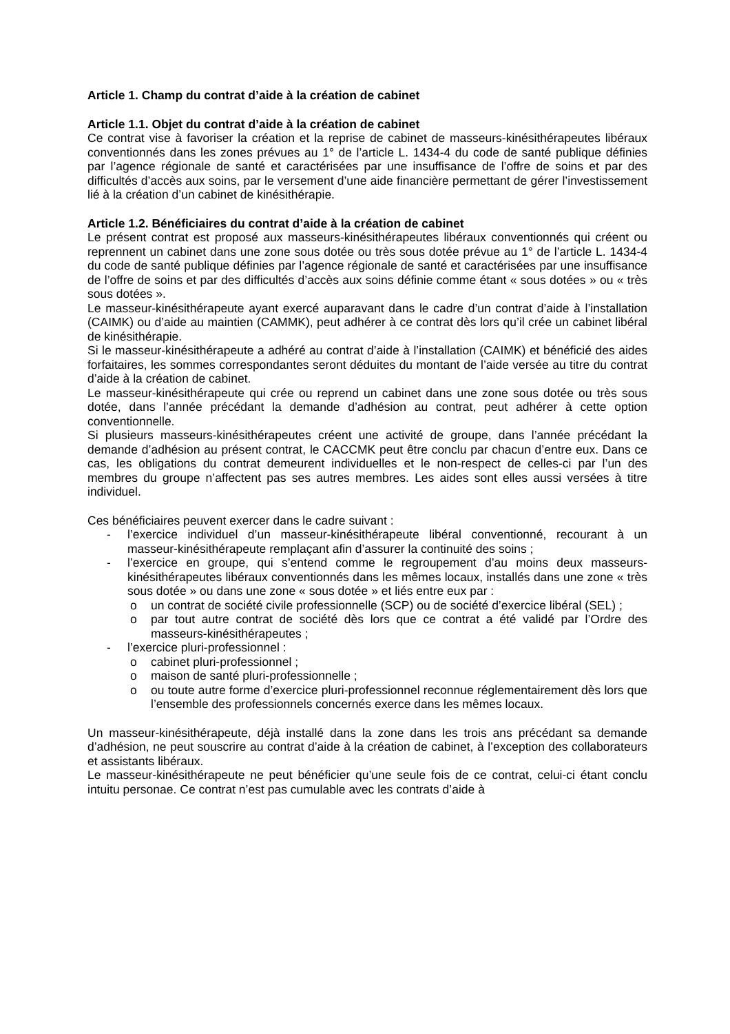Article 1. Champ du contrat d’aide à la création de cabinet
Article 1.1. Objet du contrat d’aide à la création de cabinet
Ce contrat vise à favoriser la création et la reprise de cabinet de masseurs-kinésithérapeutes libéraux conventionnés dans les zones prévues au 1° de l’article L. 1434-4 du code de santé publique définies par l’agence régionale de santé et caractérisées par une insuffisance de l’offre de soins et par des difficultés d’accès aux soins, par le versement d’une aide financière permettant de gérer l’investissement lié à la création d’un cabinet de kinésithérapie.
Article 1.2. Bénéficiaires du contrat d’aide à la création de cabinet
Le présent contrat est proposé aux masseurs-kinésithérapeutes libéraux conventionnés qui créent ou reprennent un cabinet dans une zone sous dotée ou très sous dotée prévue au 1° de l’article L. 1434-4 du code de santé publique définies par l’agence régionale de santé et caractérisées par une insuffisance de l’offre de soins et par des difficultés d’accès aux soins définie comme étant « sous dotées » ou « très sous dotées ».
Le masseur-kinésithérapeute ayant exercé auparavant dans le cadre d’un contrat d’aide à l’installation (CAIMK) ou d’aide au maintien (CAMMK), peut adhérer à ce contrat dès lors qu’il crée un cabinet libéral de kinésithérapie.
Si le masseur-kinésithérapeute a adhéré au contrat d’aide à l’installation (CAIMK) et bénéficié des aides forfaitaires, les sommes correspondantes seront déduites du montant de l’aide versée au titre du contrat d’aide à la création de cabinet.
Le masseur-kinésithérapeute qui crée ou reprend un cabinet dans une zone sous dotée ou très sous dotée, dans l’année précédant la demande d’adhésion au contrat, peut adhérer à cette option conventionnelle.
Si plusieurs masseurs-kinésithérapeutes créent une activité de groupe, dans l’année précédant la demande d’adhésion au présent contrat, le CACCMK peut être conclu par chacun d’entre eux. Dans ce cas, les obligations du contrat demeurent individuelles et le non-respect de celles-ci par l’un des membres du groupe n’affectent pas ses autres membres. Les aides sont elles aussi versées à titre individuel.
Ces bénéficiaires peuvent exercer dans le cadre suivant :
- l’exercice individuel d’un masseur-kinésithérapeute libéral conventionné, recourant à un masseur-kinésithérapeute remplaçant afin d’assurer la continuité des soins ;
- l’exercice en groupe, qui s’entend comme le regroupement d’au moins deux masseurs-kinésithérapeutes libéraux conventionnés dans les mêmes locaux, installés dans une zone « très sous dotée » ou dans une zone « sous dotée » et liés entre eux par :
o un contrat de société civile professionnelle (SCP) ou de société d’exercice libéral (SEL) ;
o par tout autre contrat de société dès lors que ce contrat a été validé par l’Ordre des masseurs-kinésithérapeutes ;
- l’exercice pluri-professionnel :
o cabinet pluri-professionnel ;
o maison de santé pluri-professionnelle ;
o ou toute autre forme d’exercice pluri-professionnel reconnue réglementairement dès lors que l’ensemble des professionnels concernés exerce dans les mêmes locaux.
Un masseur-kinésithérapeute, déjà installé dans la zone dans les trois ans précédant sa demande d’adhésion, ne peut souscrire au contrat d’aide à la création de cabinet, à l’exception des collaborateurs et assistants libéraux.
Le masseur-kinésithérapeute ne peut bénéficier qu’une seule fois de ce contrat, celui-ci étant conclu intuitu personae. Ce contrat n’est pas cumulable avec les contrats d’aide à